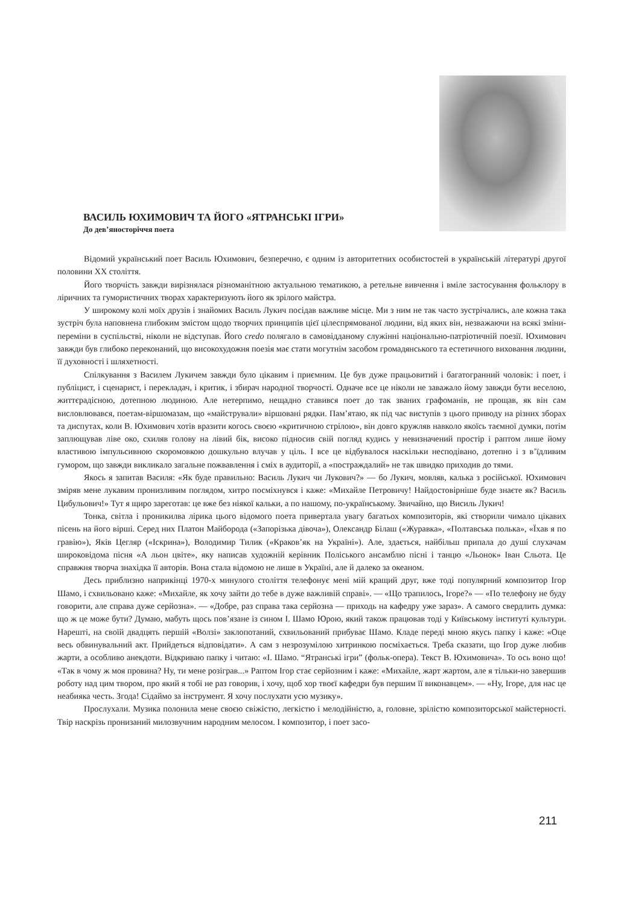ВАСИЛЬ ЮХИМОВИЧ ТА ЙОГО «ЯТРАНСЬКІ ІГРИ»
До дев’яносторіччя поета
Відомий український поет Василь Юхимович, безперечно, є одним із авторитетних особистостей в українській літературі другої половини XX століття.
Його творчість завжди вирізнялася різноманітною актуальною тематикою, а ретельне вивчення і вміле застосування фольклору в ліричних та гумористичних творах характеризують його як зрілого майстра.
У широкому колі моїх друзів і знайомих Василь Лукич посідав важливе місце. Ми з ним не так часто зустрічались, але кожна така зустріч була наповнена глибоким змістом щодо творчих принципів цієї цілеспрямованої людини, від яких він, незважаючи на всякі зміни-переміни в суспільстві, ніколи не відступав. Його credo полягало в самовідданому служінні національно-патріотичній поезії. Юхимович завжди був глибоко переконаний, що високохудожня поезія має стати могутнім засобом громадянського та естетичного виховання людини, її духовності і шляхетності.
Спілкування з Василем Лукичем завжди було цікавим і приємним. Це був дуже працьовитий і багатогранний чоловік: і поет, і публіцист, і сценарист, і перекладач, і критик, і збирач народної творчості. Одначе все це ніколи не заважало йому завжди бути веселою, життєрадісною, дотепною людиною. Але нетерпимо, нещадно ставився поет до так званих графоманів, не прощав, як він сам висловлювався, поетам-віршомазам, що «майстрували» віршовані рядки. Пам’ятаю, як під час виступів з цього приводу на різних зборах та диспутах, коли В. Юхимович хотів вразити когось своєю «критичною стрілою», він довго кружляв навколо якоїсь таємної думки, потім заплющував ліве око, схиляв голову на лівий бік, високо підносив свій погляд кудись у невизначений простір і раптом лише йому властивою імпульсивною скоромовкою дошкульно влучав у ціль. І все це відбувалося наскільки несподівано, дотепно і з в’їдливим гумором, що завжди викликало загальне пожвавлення і сміх в аудиторії, а «постраждалий» не так швидко приходив до тями.
Якось я запитав Василя: «Як буде правильно: Василь Лукич чи Лукович?» — бо Лукич, мовляв, калька з російської. Юхимович зміряв мене лукавим пронизливим поглядом, хитро посміхнувся і каже: «Михайле Петровичу! Найдостовірніше буде знаєте як? Василь Цибульович!» Тут я щиро зареготав: це вже без ніякої кальки, а по нашому, по-українському. Звичайно, що Висиль Лукич!
Тонка, світла і проникилва лірика цього відомого поета привертала увагу багатьох композиторів, які створили чимало цікавих пісень на його вірші. Серед них Платон Майборода («Запорізька дівоча»), Олександр Білаш («Журавка», «Полтавська полька», «Їхав я по гравію»), Яків Цегляр («Іскрина»), Володимир Тилик («Краков’як на Україні»). Але, здається, найбільш припала до душі слухачам широковідома пісня «А льон цвіте», яку написав художній керівник Поліського ансамблю пісні і танцю «Льонок» Іван Сльота. Це справжня творча знахідка її авторів. Вона стала відомою не лише в Україні, але й далеко за океаном.
Десь приблизно наприкінці 1970-х минулого століття телефонує мені мій кращий друг, вже тоді популярний композитор Ігор Шамо, і схвильовано каже: «Михайле, як хочу зайти до тебе в дуже важливій справі». — «Що трапилось, Ігоре?» — «По телефону не буду говорити, але справа дуже серйозна». — «Добре, раз справа така серйозна — приходь на кафедру уже зараз». А самого свердлить думка: що ж це може бути? Думаю, мабуть щось пов’язане із сином І. Шамо Юрою, який також працював тоді у Київському інституті культури. Нарешті, на своїй двадцять першій «Волзі» заклопотаний, схвильований прибуває Шамо. Кладе переді мною якусь папку і каже: «Оце весь обвинувальний акт. Прийдеться відповідати». А сам з незрозумілою хитринкою посміхається. Треба сказати, що Ігор дуже любив жарти, а особливо анекдоти. Відкриваю папку і читаю: «І. Шамо. “Ятранські ігри” (фольк-опера). Текст В. Юхимовича». То ось воно що! «Так в чому ж моя провина? Ну, ти мене розіграв...» Раптом Ігор стає серйозним і каже: «Михайле, жарт жартом, але я тільки-но завершив роботу над цим твором, про який я тобі не раз говорив, і хочу, щоб хор твоєї кафедри був першим її виконавцем». — «Ну, Ігоре, для нас це неабияка честь. Згода! Сідаймо за інструмент. Я хочу послухати усю музику».
Прослухали. Музика полонила мене своєю свіжістю, легкістю і мелодійністю, а, головне, зрілістю композиторської майстерності. Твір наскрізь пронизаний милозвучним народним мелосом. І композитор, і поет засо-
211